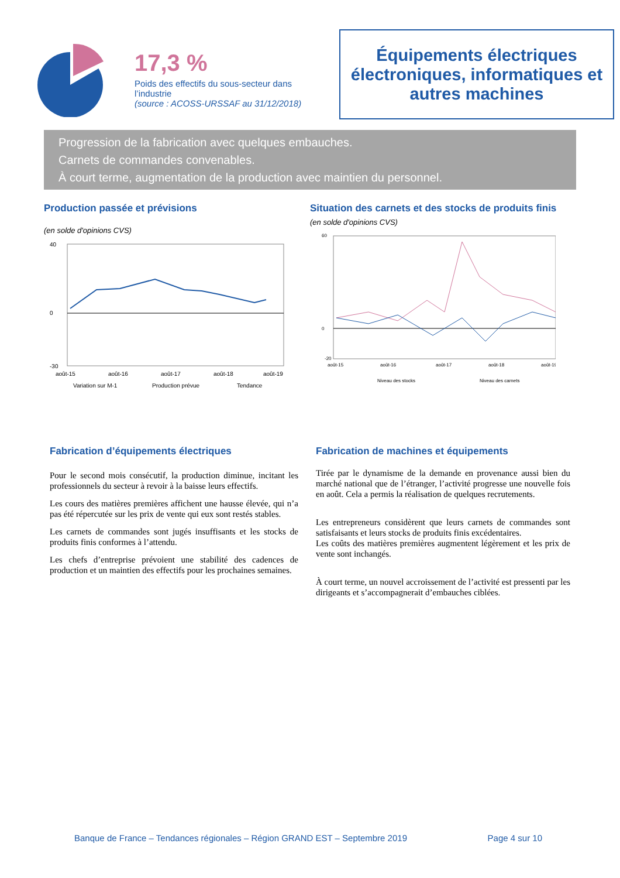17,3 %
Poids des effectifs du sous-secteur dans l’industrie
(source : ACOSS-URSSAF au 31/12/2018)
Équipements électriques électroniques, informatiques et autres machines
Progression de la fabrication avec quelques embauches.
Carnets de commandes convenables.
À court terme, augmentation de la production avec maintien du personnel.
Production passée et prévisions
(en solde d'opinions CVS)
40
0
-30
août-15
août-16
août-17
août-18
août-19
Variation sur M-1
Production prévue
Tendance
Situation des carnets et des stocks de produits finis
(en solde d'opinions CVS)
60
0
-20
août-15
août-16
août-17
août-18
août-19
Niveau des stocks
Niveau des carnets
Fabrication d’équipements électriques
Pour le second mois consécutif, la production diminue, incitant les professionnels du secteur à revoir à la baisse leurs effectifs.
Les cours des matières premières affichent une hausse élevée, qui n’a pas été répercutée sur les prix de vente qui eux sont restés stables.
Les carnets de commandes sont jugés insuffisants et les stocks de produits finis conformes à l’attendu.
Les chefs d’entreprise prévoient une stabilité des cadences de production et un maintien des effectifs pour les prochaines semaines.
Fabrication de machines et équipements
Tirée par le dynamisme de la demande en provenance aussi bien du marché national que de l’étranger, l’activité progresse une nouvelle fois en août. Cela a permis la réalisation de quelques recrutements.
Les entrepreneurs considèrent que leurs carnets de commandes sont satisfaisants et leurs stocks de produits finis excédentaires.
Les coûts des matières premières augmentent légèrement et les prix de vente sont inchangés.
À court terme, un nouvel accroissement de l’activité est pressenti par les dirigeants et s’accompagnerait d’embauches ciblées.
Banque de France – Tendances régionales – Région GRAND EST – Septembre 2019 Page 4 sur 10